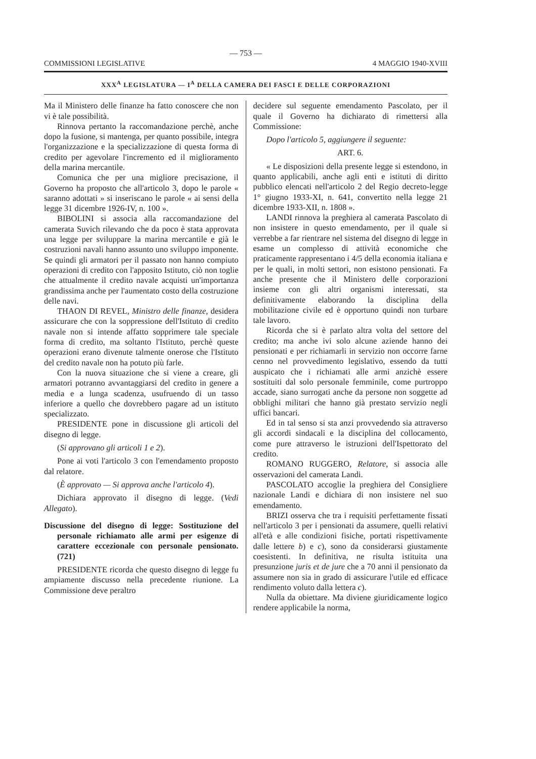— 753 —
COMMISSIONI LEGISLATIVE 4 MAGGIO 1940-XVIII
XXX<sup>A</sup> LEGISLATURA — I<sup>A</sup> DELLA CAMERA DEI FASCI E DELLE CORPORAZIONI
Ma il Ministero delle finanze ha fatto conoscere che non vi è tale possibilità.
Rinnova pertanto la raccomandazione perchè, anche dopo la fusione, si mantenga, per quanto possibile, integra l'organizzazione e la specializzazione di questa forma di credito per agevolare l'incremento ed il miglioramento della marina mercantile.
Comunica che per una migliore precisazione, il Governo ha proposto che all'articolo 3, dopo le parole « saranno adottati » si inseriscano le parole « ai sensi della legge 31 dicembre 1926-IV, n. 100 ».
BIBOLINI si associa alla raccomandazione del camerata Suvich rilevando che da poco è stata approvata una legge per sviluppare la marina mercantile e già le costruzioni navali hanno assunto uno sviluppo imponente. Se quindi gli armatori per il passato non hanno compiuto operazioni di credito con l'apposito Istituto, ciò non toglie che attualmente il credito navale acquisti un'importanza grandissima anche per l'aumentato costo della costruzione delle navi.
THAON DI REVEL, Ministro delle finanze, desidera assicurare che con la soppressione dell'Istituto di credito navale non si intende affatto sopprimere tale speciale forma di credito, ma soltanto l'Istituto, perchè queste operazioni erano divenute talmente onerose che l'Istituto del credito navale non ha potuto più farle.
Con la nuova situazione che si viene a creare, gli armatori potranno avvantaggiarsi del credito in genere a media e a lunga scadenza, usufruendo di un tasso inferiore a quello che dovrebbero pagare ad un istituto specializzato.
PRESIDENTE pone in discussione gli articoli del disegno di legge.
(Si approvano gli articoli 1 e 2).
Pone ai voti l'articolo 3 con l'emendamento proposto dal relatore.
(È approvato — Si approva anche l'articolo 4).
Dichiara approvato il disegno di legge. (Vedi Allegato).
Discussione del disegno di legge: Sostituzione del personale richiamato alle armi per esigenze di carattere eccezionale con personale pensionato. (721)
PRESIDENTE ricorda che questo disegno di legge fu ampiamente discusso nella precedente riunione. La Commissione deve peraltro
decidere sul seguente emendamento Pascolato, per il quale il Governo ha dichiarato di rimettersi alla Commissione:
Dopo l'articolo 5, aggiungere il seguente:
ART. 6.
« Le disposizioni della presente legge si estendono, in quanto applicabili, anche agli enti e istituti di diritto pubblico elencati nell'articolo 2 del Regio decreto-legge 1° giugno 1933-XI, n. 641, convertito nella legge 21 dicembre 1933-XII, n. 1808 ».
LANDI rinnova la preghiera al camerata Pascolato di non insistere in questo emendamento, per il quale si verrebbe a far rientrare nel sistema del disegno di legge in esame un complesso di attività economiche che praticamente rappresentano i 4/5 della economia italiana e per le quali, in molti settori, non esistono pensionati. Fa anche presente che il Ministero delle corporazioni insieme con gli altri organismi interessati, sta definitivamente elaborando la disciplina della mobilitazione civile ed è opportuno quindi non turbare tale lavoro.
Ricorda che si è parlato altra volta del settore del credito; ma anche ivi solo alcune aziende hanno dei pensionati e per richiamarli in servizio non occorre farne cenno nel provvedimento legislativo, essendo da tutti auspicato che i richiamati alle armi anzichè essere sostituiti dal solo personale femminile, come purtroppo accade, siano surrogati anche da persone non soggette ad obblighi militari che hanno già prestato servizio negli uffici bancari.
Ed in tal senso si sta anzi provvedendo sia attraverso gli accordi sindacali e la disciplina del collocamento, come pure attraverso le istruzioni dell'Ispettorato del credito.
ROMANO RUGGERO, Relatore, si associa alle osservazioni del camerata Landi.
PASCOLATO accoglie la preghiera del Consigliere nazionale Landi e dichiara di non insistere nel suo emendamento.
BRIZI osserva che tra i requisiti perfettamente fissati nell'articolo 3 per i pensionati da assumere, quelli relativi all'età e alle condizioni fisiche, portati rispettivamente dalle lettere b) e c), sono da considerarsi giustamente coesistenti. In definitiva, ne risulta istituita una presunzione juris et de jure che a 70 anni il pensionato da assumere non sia in grado di assicurare l'utile ed efficace rendimento voluto dalla lettera c).
Nulla da obiettare. Ma diviene giuridicamente logico rendere applicabile la norma,